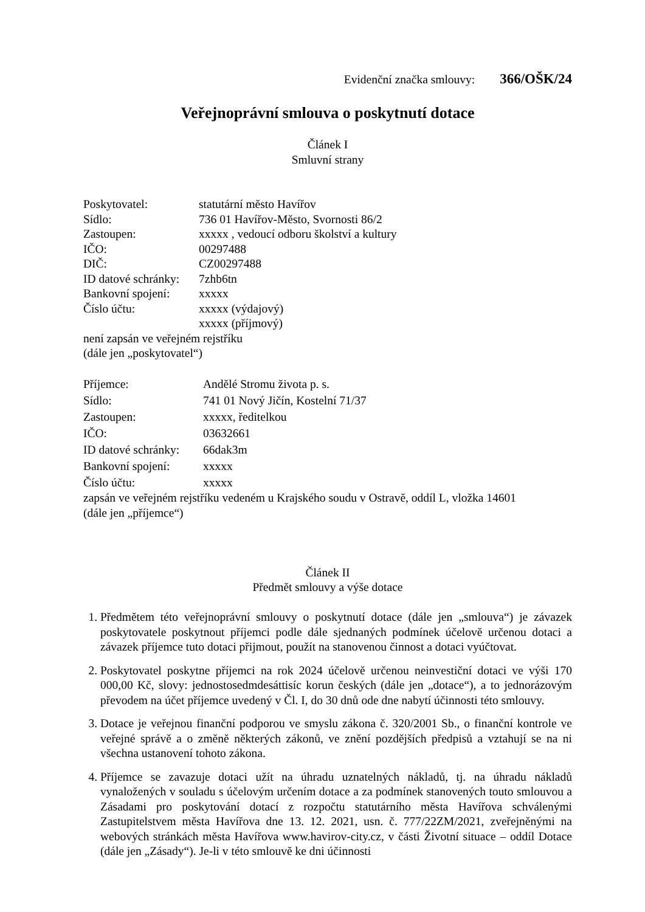Evidenční značka smlouvy: 366/OŠK/24
Veřejnoprávní smlouva o poskytnutí dotace
Článek I
Smluvní strany
| Poskytovatel: | statutární město Havířov |
| Sídlo: | 736 01 Havířov-Město, Svornosti 86/2 |
| Zastoupen: | xxxxx , vedoucí odboru školství a kultury |
| IČO: | 00297488 |
| DIČ: | CZ00297488 |
| ID datové schránky: | 7zhb6tn |
| Bankovní spojení: | xxxxx |
| Číslo účtu: | xxxxx (výdajový) xxxxx (příjmový) |
není zapsán ve veřejném rejstříku
(dále jen „poskytovatel“)
| Příjemce: | Andělé Stromu života p. s. |
| Sídlo: | 741 01 Nový Jičín, Kostelní 71/37 |
| Zastoupen: | xxxxx, ředitelkou |
| IČO: | 03632661 |
| ID datové schránky: | 66dak3m |
| Bankovní spojení: | xxxxx |
| Číslo účtu: | xxxxx |
zapsán ve veřejném rejstříku vedeném u Krajského soudu v Ostravě, oddíl L, vložka 14601
(dále jen „příjemce“)
Článek II
Předmět smlouvy a výše dotace
1. Předmětem této veřejnoprávní smlouvy o poskytnutí dotace (dále jen „smlouva“) je závazek poskytovatele poskytnout příjemci podle dále sjednaných podmínek účelově určenou dotaci a závazek příjemce tuto dotaci přijmout, použít na stanovenou činnost a dotaci vyúčtovat.
2. Poskytovatel poskytne příjemci na rok 2024 účelově určenou neinvestiční dotaci ve výši 170 000,00 Kč, slovy: jednostosedmdesáttisíc korun českých (dále jen „dotace“), a to jednorázovým převodem na účet příjemce uvedený v Čl. I, do 30 dnů ode dne nabytí účinnosti této smlouvy.
3. Dotace je veřejnou finanční podporou ve smyslu zákona č. 320/2001 Sb., o finanční kontrole ve veřejné správě a o změně některých zákonů, ve znění pozdějších předpisů a vztahují se na ni všechna ustanovení tohoto zákona.
4. Příjemce se zavazuje dotaci užít na úhradu uznatelných nákladů, tj. na úhradu nákladů vynaložených v souladu s účelovým určením dotace a za podmínek stanovených touto smlouvou a Zásadami pro poskytování dotací z rozpočtu statutárního města Havířova schválenými Zastupitelstvem města Havířova dne 13. 12. 2021, usn. č. 777/22ZM/2021, zveřejněnými na webových stránkách města Havířova www.havirov-city.cz, v části Životní situace – oddíl Dotace (dále jen „Zásady“). Je-li v této smlouvě ke dni účinnosti